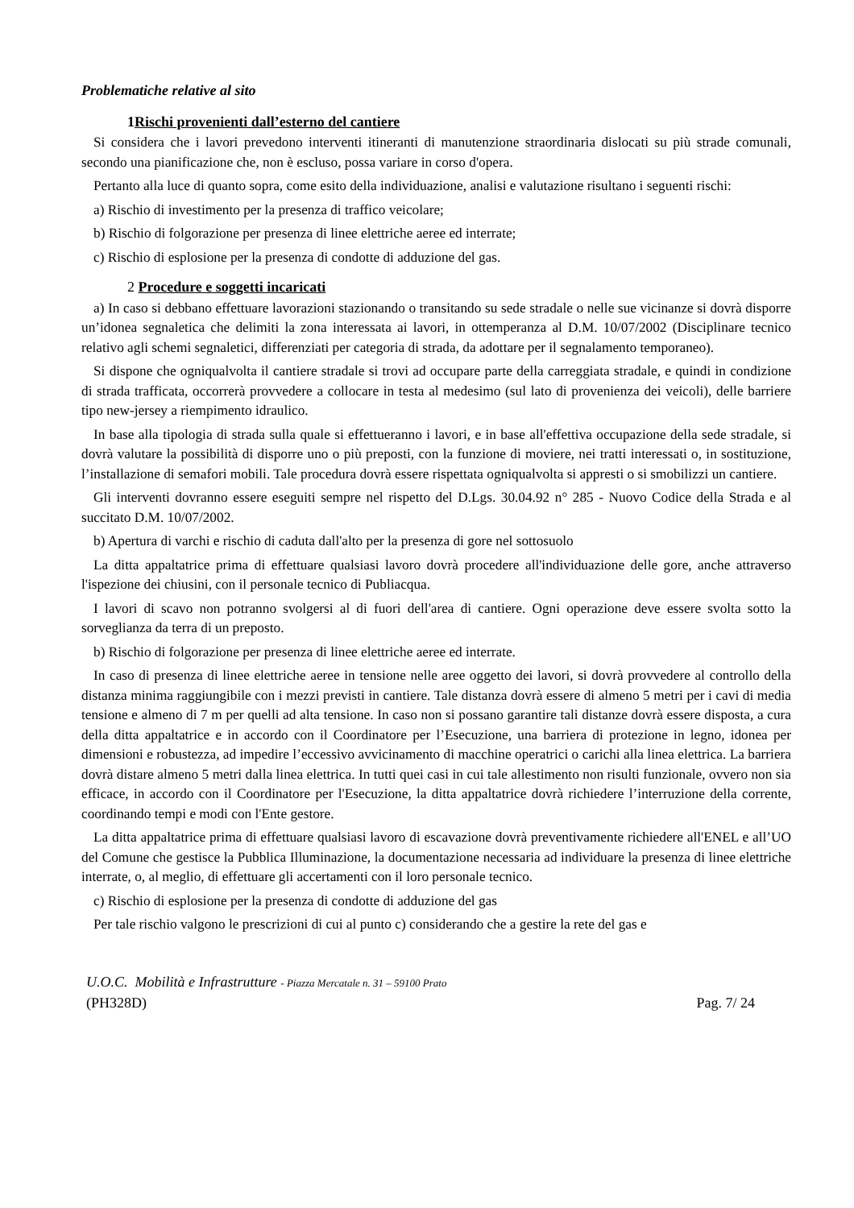Problematiche relative al sito
1 Rischi provenienti dall’esterno del cantiere
Si considera che i lavori prevedono interventi itineranti di manutenzione straordinaria dislocati su più strade comunali, secondo una pianificazione che, non è escluso, possa variare in corso d'opera.
Pertanto alla luce di quanto sopra, come esito della individuazione, analisi e valutazione risultano i seguenti rischi:
a) Rischio di investimento per la presenza di traffico veicolare;
b) Rischio di folgorazione per presenza di linee elettriche aeree ed interrate;
c) Rischio di esplosione per la presenza di condotte di adduzione del gas.
2 Procedure e soggetti incaricati
a) In caso si debbano effettuare lavorazioni stazionando o transitando su sede stradale o nelle sue vicinanze si dovrà disporre un’idonea segnaletica che delimiti la zona interessata ai lavori, in ottemperanza al D.M. 10/07/2002 (Disciplinare tecnico relativo agli schemi segnaletici, differenziati per categoria di strada, da adottare per il segnalamento temporaneo).
Si dispone che ogniqualvolta il cantiere stradale si trovi ad occupare parte della carreggiata stradale, e quindi in condizione di strada trafficata, occorrerà provvedere a collocare in testa al medesimo (sul lato di provenienza dei veicoli), delle barriere tipo new-jersey a riempimento idraulico.
In base alla tipologia di strada sulla quale si effettueranno i lavori, e in base all'effettiva occupazione della sede stradale, si dovrà valutare la possibilità di disporre uno o più preposti, con la funzione di moviere, nei tratti interessati o, in sostituzione, l’installazione di semafori mobili. Tale procedura dovrà essere rispettata ogniqualvolta si appresti o si smobilizzi un cantiere.
Gli interventi dovranno essere eseguiti sempre nel rispetto del D.Lgs. 30.04.92 n° 285 - Nuovo Codice della Strada e al succitato D.M. 10/07/2002.
b) Apertura di varchi e rischio di caduta dall'alto per la presenza di gore nel sottosuolo
La ditta appaltatrice prima di effettuare qualsiasi lavoro dovrà procedere all'individuazione delle gore, anche attraverso l'ispezione dei chiusini, con il personale tecnico di Publiacqua.
I lavori di scavo non potranno svolgersi al di fuori dell'area di cantiere. Ogni operazione deve essere svolta sotto la sorveglianza da terra di un preposto.
b) Rischio di folgorazione per presenza di linee elettriche aeree ed interrate.
In caso di presenza di linee elettriche aeree in tensione nelle aree oggetto dei lavori, si dovrà provvedere al controllo della distanza minima raggiungibile con i mezzi previsti in cantiere. Tale distanza dovrà essere di almeno 5 metri per i cavi di media tensione e almeno di 7 m per quelli ad alta tensione. In caso non si possano garantire tali distanze dovrà essere disposta, a cura della ditta appaltatrice e in accordo con il Coordinatore per l’Esecuzione, una barriera di protezione in legno, idonea per dimensioni e robustezza, ad impedire l’eccessivo avvicinamento di macchine operatrici o carichi alla linea elettrica. La barriera dovrà distare almeno 5 metri dalla linea elettrica. In tutti quei casi in cui tale allestimento non risulti funzionale, ovvero non sia efficace, in accordo con il Coordinatore per l'Esecuzione, la ditta appaltatrice dovrà richiedere l’interruzione della corrente, coordinando tempi e modi con l'Ente gestore.
La ditta appaltatrice prima di effettuare qualsiasi lavoro di escavazione dovrà preventivamente richiedere all'ENEL e all’UO del Comune che gestisce la Pubblica Illuminazione, la documentazione necessaria ad individuare la presenza di linee elettriche interrate, o, al meglio, di effettuare gli accertamenti con il loro personale tecnico.
c) Rischio di esplosione per la presenza di condotte di adduzione del gas
Per tale rischio valgono le prescrizioni di cui al punto c) considerando che a gestire la rete del gas e
U.O.C. Mobilità e Infrastrutture - Piazza Mercatale n. 31 – 59100 Prato
(PH328D) Pag. 7/ 24